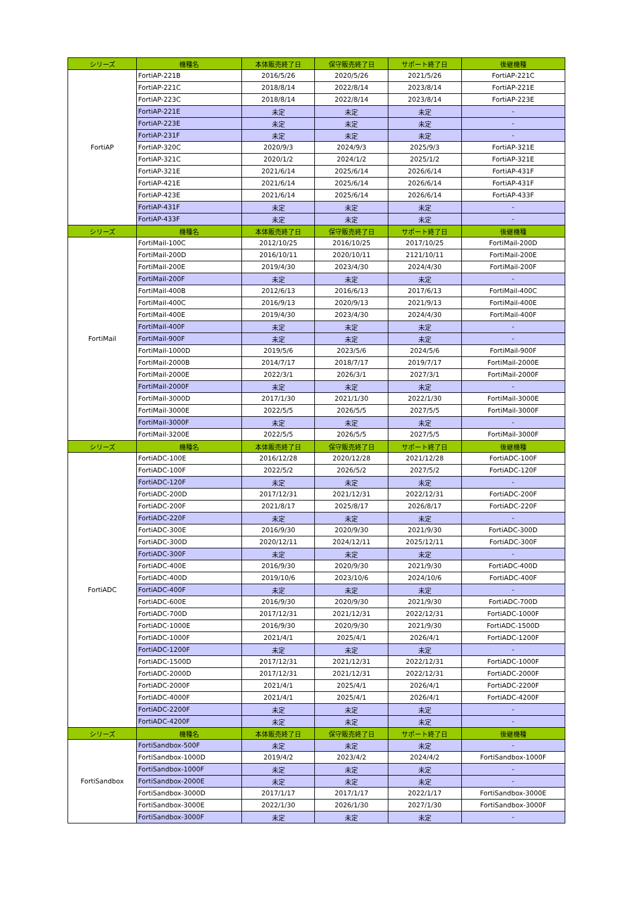| シリーズ | 機種名 | 本体販売終了日 | 保守販売終了日 | サポート終了日 | 後継機種 |
| --- | --- | --- | --- | --- | --- |
| FortiAP | FortiAP-221B | 2016/5/26 | 2020/5/26 | 2021/5/26 | FortiAP-221C |
| | FortiAP-221C | 2018/8/14 | 2022/8/14 | 2023/8/14 | FortiAP-221E |
| | FortiAP-223C | 2018/8/14 | 2022/8/14 | 2023/8/14 | FortiAP-223E |
| | FortiAP-221E | 未定 | 未定 | 未定 | - |
| | FortiAP-223E | 未定 | 未定 | 未定 | - |
| | FortiAP-231F | 未定 | 未定 | 未定 | - |
| | FortiAP-320C | 2020/9/3 | 2024/9/3 | 2025/9/3 | FortiAP-321E |
| | FortiAP-321C | 2020/1/2 | 2024/1/2 | 2025/1/2 | FortiAP-321E |
| | FortiAP-321E | 2021/6/14 | 2025/6/14 | 2026/6/14 | FortiAP-431F |
| | FortiAP-421E | 2021/6/14 | 2025/6/14 | 2026/6/14 | FortiAP-431F |
| | FortiAP-423E | 2021/6/14 | 2025/6/14 | 2026/6/14 | FortiAP-433F |
| | FortiAP-431F | 未定 | 未定 | 未定 | - |
| | FortiAP-433F | 未定 | 未定 | 未定 | - |
| シリーズ | 機種名 | 本体販売終了日 | 保守販売終了日 | サポート終了日 | 後継機種 |
| FortiMail | FortiMail-100C | 2012/10/25 | 2016/10/25 | 2017/10/25 | FortiMail-200D |
| | FortiMail-200D | 2016/10/11 | 2020/10/11 | 2121/10/11 | FortiMail-200E |
| | FortiMail-200E | 2019/4/30 | 2023/4/30 | 2024/4/30 | FortiMail-200F |
| | FortiMail-200F | 未定 | 未定 | 未定 | - |
| | FortiMail-400B | 2012/6/13 | 2016/6/13 | 2017/6/13 | FortiMail-400C |
| | FortiMail-400C | 2016/9/13 | 2020/9/13 | 2021/9/13 | FortiMail-400E |
| | FortiMail-400E | 2019/4/30 | 2023/4/30 | 2024/4/30 | FortiMail-400F |
| | FortiMail-400F | 未定 | 未定 | 未定 | - |
| | FortiMail-900F | 未定 | 未定 | 未定 | - |
| | FortiMail-1000D | 2019/5/6 | 2023/5/6 | 2024/5/6 | FortiMail-900F |
| | FortiMail-2000B | 2014/7/17 | 2018/7/17 | 2019/7/17 | FortiMail-2000E |
| | FortiMail-2000E | 2022/3/1 | 2026/3/1 | 2027/3/1 | FortiMail-2000F |
| | FortiMail-2000F | 未定 | 未定 | 未定 | - |
| | FortiMail-3000D | 2017/1/30 | 2021/1/30 | 2022/1/30 | FortiMail-3000E |
| | FortiMail-3000E | 2022/5/5 | 2026/5/5 | 2027/5/5 | FortiMail-3000F |
| | FortiMail-3000F | 未定 | 未定 | 未定 | - |
| | FortiMail-3200E | 2022/5/5 | 2026/5/5 | 2027/5/5 | FortiMail-3000F |
| シリーズ | 機種名 | 本体販売終了日 | 保守販売終了日 | サポート終了日 | 後継機種 |
| FortiADC | FortiADC-100E | 2016/12/28 | 2020/12/28 | 2021/12/28 | FortiADC-100F |
| | FortiADC-100F | 2022/5/2 | 2026/5/2 | 2027/5/2 | FortiADC-120F |
| | FortiADC-120F | 未定 | 未定 | 未定 | - |
| | FortiADC-200D | 2017/12/31 | 2021/12/31 | 2022/12/31 | FortiADC-200F |
| | FortiADC-200F | 2021/8/17 | 2025/8/17 | 2026/8/17 | FortiADC-220F |
| | FortiADC-220F | 未定 | 未定 | 未定 | - |
| | FortiADC-300E | 2016/9/30 | 2020/9/30 | 2021/9/30 | FortiADC-300D |
| | FortiADC-300D | 2020/12/11 | 2024/12/11 | 2025/12/11 | FortiADC-300F |
| | FortiADC-300F | 未定 | 未定 | 未定 | - |
| | FortiADC-400E | 2016/9/30 | 2020/9/30 | 2021/9/30 | FortiADC-400D |
| | FortiADC-400D | 2019/10/6 | 2023/10/6 | 2024/10/6 | FortiADC-400F |
| | FortiADC-400F | 未定 | 未定 | 未定 | - |
| | FortiADC-600E | 2016/9/30 | 2020/9/30 | 2021/9/30 | FortiADC-700D |
| | FortiADC-700D | 2017/12/31 | 2021/12/31 | 2022/12/31 | FortiADC-1000F |
| | FortiADC-1000E | 2016/9/30 | 2020/9/30 | 2021/9/30 | FortiADC-1500D |
| | FortiADC-1000F | 2021/4/1 | 2025/4/1 | 2026/4/1 | FortiADC-1200F |
| | FortiADC-1200F | 未定 | 未定 | 未定 | - |
| | FortiADC-1500D | 2017/12/31 | 2021/12/31 | 2022/12/31 | FortiADC-1000F |
| | FortiADC-2000D | 2017/12/31 | 2021/12/31 | 2022/12/31 | FortiADC-2000F |
| | FortiADC-2000F | 2021/4/1 | 2025/4/1 | 2026/4/1 | FortiADC-2200F |
| | FortiADC-4000F | 2021/4/1 | 2025/4/1 | 2026/4/1 | FortiADC-4200F |
| | FortiADC-2200F | 未定 | 未定 | 未定 | - |
| | FortiADC-4200F | 未定 | 未定 | 未定 | - |
| シリーズ | 機種名 | 本体販売終了日 | 保守販売終了日 | サポート終了日 | 後継機種 |
| FortiSandbox | FortiSandbox-500F | 未定 | 未定 | 未定 | - |
| | FortiSandbox-1000D | 2019/4/2 | 2023/4/2 | 2024/4/2 | FortiSandbox-1000F |
| | FortiSandbox-1000F | 未定 | 未定 | 未定 | - |
| | FortiSandbox-2000E | 未定 | 未定 | 未定 | - |
| | FortiSandbox-3000D | 2017/1/17 | 2017/1/17 | 2022/1/17 | FortiSandbox-3000E |
| | FortiSandbox-3000E | 2022/1/30 | 2026/1/30 | 2027/1/30 | FortiSandbox-3000F |
| | FortiSandbox-3000F | 未定 | 未定 | 未定 | - |